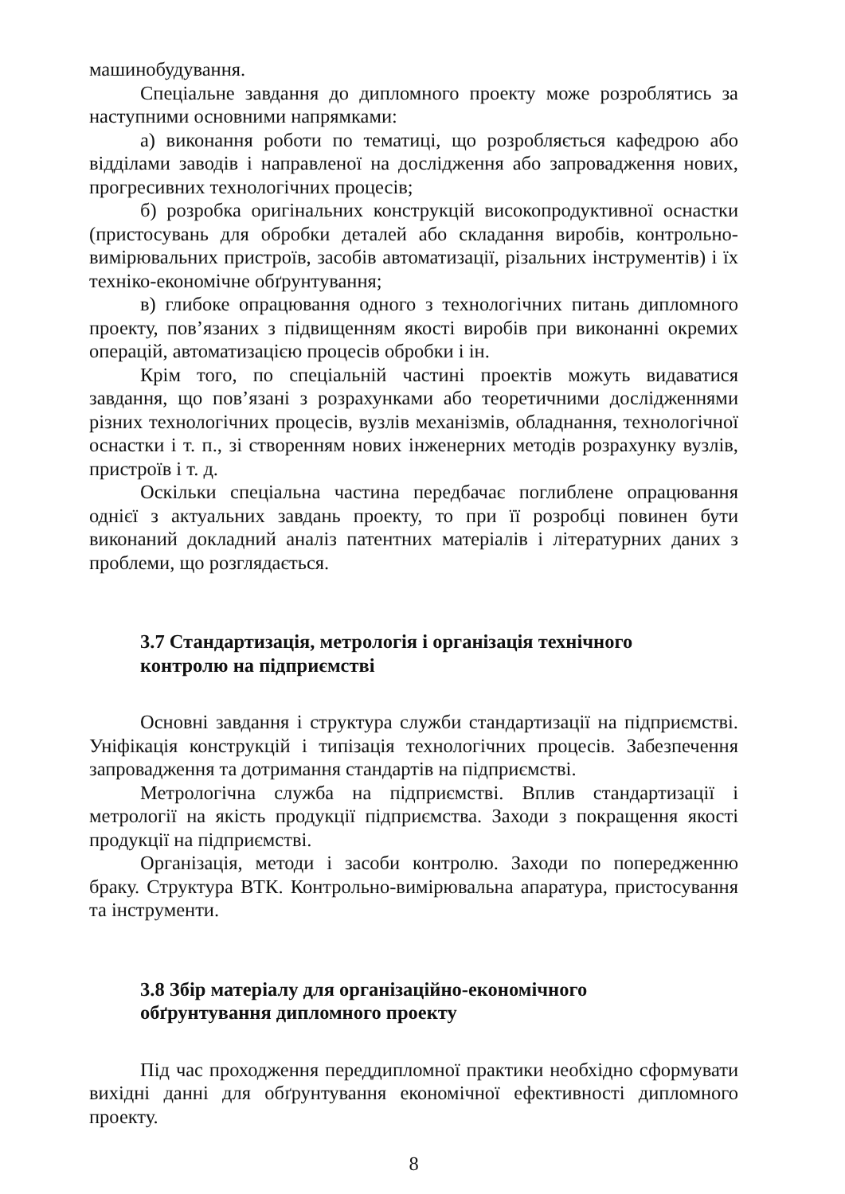машинобудування.
Спеціальне завдання до дипломного проекту може розроблятись за наступними основними напрямками:
а) виконання роботи по тематиці, що розробляється кафедрою або відділами заводів і направленої на дослідження або запровадження нових, прогресивних технологічних процесів;
б) розробка оригінальних конструкцій високопродуктивної оснастки (пристосувань для обробки деталей або складання виробів, контрольно-вимірювальних пристроїв, засобів автоматизації, різальних інструментів) і їх техніко-економічне обґрунтування;
в) глибоке опрацювання одного з технологічних питань дипломного проекту, пов’язаних з підвищенням якості виробів при виконанні окремих операцій, автоматизацією процесів обробки і ін.
Крім того, по спеціальній частині проектів можуть видаватися завдання, що пов’язані з розрахунками або теоретичними дослідженнями різних технологічних процесів, вузлів механізмів, обладнання, технологічної оснастки і т. п., зі створенням нових інженерних методів розрахунку вузлів, пристроїв і т. д.
Оскільки спеціальна частина передбачає поглиблене опрацювання однієї з актуальних завдань проекту, то при її розробці повинен бути виконаний докладний аналіз патентних матеріалів і літературних даних з проблеми, що розглядається.
3.7 Стандартизація, метрологія і організація технічного
контролю на підприємстві
Основні завдання і структура служби стандартизації на підприємстві. Уніфікація конструкцій і типізація технологічних процесів. Забезпечення запровадження та дотримання стандартів на підприємстві.
Метрологічна служба на підприємстві. Вплив стандартизації і метрології на якість продукції підприємства. Заходи з покращення якості продукції на підприємстві.
Організація, методи і засоби контролю. Заходи по попередженню браку. Структура ВТК. Контрольно-вимірювальна апаратура, пристосування та інструменти.
3.8 Збір матеріалу для організаційно-економічного
обґрунтування дипломного проекту
Під час проходження переддипломної практики необхідно сформувати вихідні данні для обґрунтування економічної ефективності дипломного проекту.
8